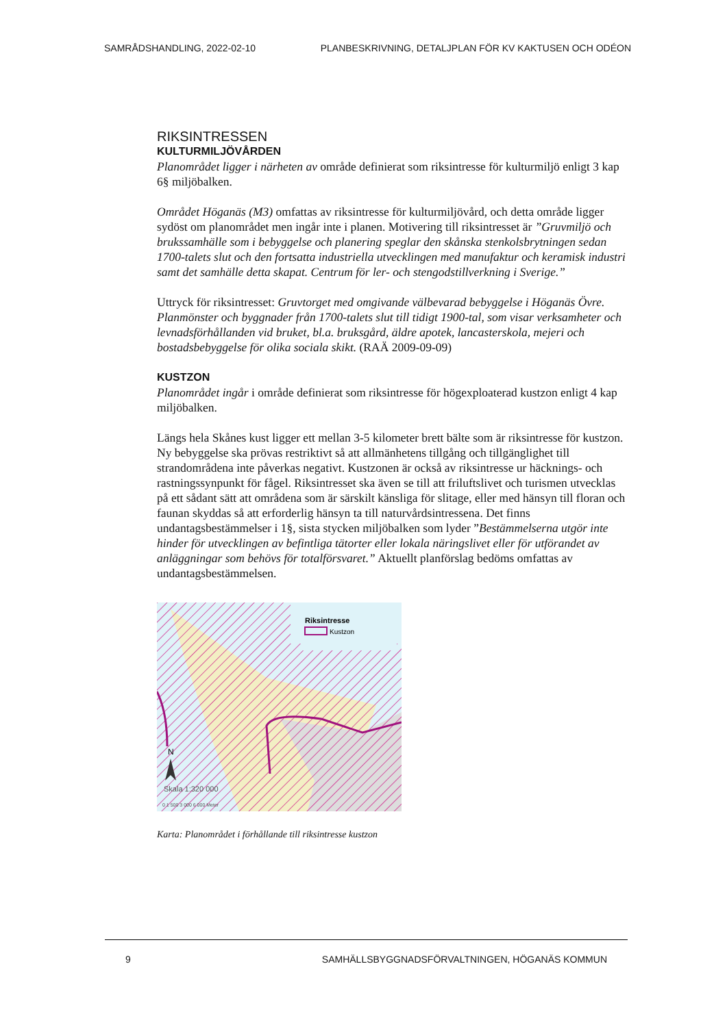SAMRÅDSHANDLING, 2022-02-10 PLANBESKRIVNING, DETALJPLAN FÖR KV KAKTUSEN OCH ODÉON
RIKSINTRESSEN
KULTURMILJÖVÅRDEN
Planområdet ligger i närheten av område definierat som riksintresse för kulturmiljö enligt 3 kap 6§ miljöbalken.
Området Höganäs (M3) omfattas av riksintresse för kulturmiljövård, och detta område ligger sydöst om planområdet men ingår inte i planen. Motivering till riksintresset är ”Gruvmiljö och brukssamhälle som i bebyggelse och planering speglar den skånska stenkolsbrytningen sedan 1700-talets slut och den fortsatta industriella utvecklingen med manufaktur och keramisk industri samt det samhälle detta skapat. Centrum för ler- och stengodstillverkning i Sverige.”
Uttryck för riksintresset: Gruvtorget med omgivande välbevarad bebyggelse i Höganäs Övre. Planmönster och byggnader från 1700-talets slut till tidigt 1900-tal, som visar verksamheter och levnadsförhållanden vid bruket, bl.a. bruksgård, äldre apotek, lancasterskola, mejeri och bostadsbebyggelse för olika sociala skikt. (RAÄ 2009-09-09)
KUSTZON
Planområdet ingår i område definierat som riksintresse för högexploaterad kustzon enligt 4 kap miljöbalken.
Längs hela Skånes kust ligger ett mellan 3-5 kilometer brett bälte som är riksintresse för kustzon. Ny bebyggelse ska prövas restriktivt så att allmänhetens tillgång och tillgänglighet till strandområdena inte påverkas negativt. Kustzonen är också av riksintresse ur häcknings- och rastningssynpunkt för fågel. Riksintresset ska även se till att friluftslivet och turismen utvecklas på ett sådant sätt att områdena som är särskilt känsliga för slitage, eller med hänsyn till floran och faunan skyddas så att erforderlig hänsyn ta till naturvårdsintressena. Det finns undantagsbestämmelser i 1§, sista stycken miljöbalken som lyder ”Bestämmelserna utgör inte hinder för utvecklingen av befintliga tätorter eller lokala näringslivet eller för utförandet av anläggningar som behövs för totalförsvaret.” Aktuellt planförslag bedöms omfattas av undantagsbestämmelsen.
Riksintresse
Kustzon
N
Skala 1:320 000
0 1 500 3 000 6 000 Meter
Karta: Planområdet i förhållande till riksintresse kustzon
9 SAMHÄLLSBYGGNADSFÖRVALTNINGEN, HÖGANÄS KOMMUN